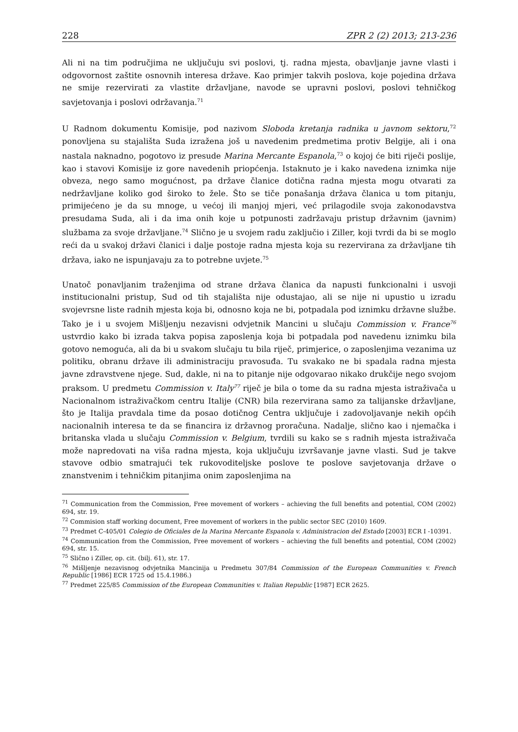228 ZPR 2 (2) 2013; 213-236
Ali ni na tim područjima ne uključuju svi poslovi, tj. radna mjesta, obavljanje javne vlasti i odgovornost zaštite osnovnih interesa države. Kao primjer takvih poslova, koje pojedina država ne smije rezervirati za vlastite državljane, navode se upravni poslovi, poslovi tehničkog savjetovanja i poslovi održavanja.<sup>71</sup>
U Radnom dokumentu Komisije, pod nazivom Sloboda kretanja radnika u javnom sektoru,<sup>72</sup> ponovljena su stajališta Suda izražena još u navedenim predmetima protiv Belgije, ali i ona nastala naknadno, pogotovo iz presude Marina Mercante Espanola,<sup>73</sup> o kojoj će biti riječi poslije, kao i stavovi Komisije iz gore navedenih priopćenja. Istaknuto je i kako navedena iznimka nije obveza, nego samo mogućnost, pa države članice dotična radna mjesta mogu otvarati za nedržavljane koliko god široko to žele. Što se tiče ponašanja država članica u tom pitanju, primijećeno je da su mnoge, u većoj ili manjoj mjeri, već prilagodile svoja zakonodavstva presudama Suda, ali i da ima onih koje u potpunosti zadržavaju pristup državnim (javnim) službama za svoje državljane.<sup>74</sup> Slično je u svojem radu zaključio i Ziller, koji tvrdi da bi se moglo reći da u svakoj državi članici i dalje postoje radna mjesta koja su rezervirana za državljane tih država, iako ne ispunjavaju za to potrebne uvjete.<sup>75</sup>
Unatoč ponavljanim traženjima od strane država članica da napusti funkcionalni i usvoji institucionalni pristup, Sud od tih stajališta nije odustajao, ali se nije ni upustio u izradu svojevrsne liste radnih mjesta koja bi, odnosno koja ne bi, potpadala pod iznimku državne službe. Tako je i u svojem Mišljenju nezavisni odvjetnik Mancini u slučaju Commission v. France<sup>76</sup> ustvrdio kako bi izrada takva popisa zaposlenja koja bi potpadala pod navedenu iznimku bila gotovo nemoguća, ali da bi u svakom slučaju tu bila riječ, primjerice, o zaposlenjima vezanima uz politiku, obranu države ili administraciju pravosuđa. Tu svakako ne bi spadala radna mjesta javne zdravstvene njege. Sud, dakle, ni na to pitanje nije odgovarao nikako drukčije nego svojom praksom. U predmetu Commission v. Italy<sup>77</sup> riječ je bila o tome da su radna mjesta istraživača u Nacionalnom istraživačkom centru Italije (CNR) bila rezervirana samo za talijanske državljane, što je Italija pravdala time da posao dotičnog Centra uključuje i zadovoljavanje nekih općih nacionalnih interesa te da se financira iz državnog proračuna. Nadalje, slično kao i njemačka i britanska vlada u slučaju Commission v. Belgium, tvrdili su kako se s radnih mjesta istraživača može napredovati na viša radna mjesta, koja uključuju izvršavanje javne vlasti. Sud je takve stavove odbio smatrajući tek rukovoditeljske poslove te poslove savjetovanja države o znanstvenim i tehničkim pitanjima onim zaposlenjima na
<sup>71</sup> Communication from the Commission, Free movement of workers – achieving the full benefits and potential, COM (2002) 694, str. 19.
<sup>72</sup> Commision staff working document, Free movement of workers in the public sector SEC (2010) 1609.
<sup>73</sup> Predmet C-405/01 Colegio de Oficiales de la Marina Mercante Espanola v. Administracion del Estado [2003] ECR I -10391.
<sup>74</sup> Communication from the Commission, Free movement of workers – achieving the full benefits and potential, COM (2002) 694, str. 15.
<sup>75</sup> Slično i Ziller, op. cit. (bilj. 61), str. 17.
<sup>76</sup> Mišljenje nezavisnog odvjetnika Mancinija u Predmetu 307/84 Commission of the European Communities v. French Republic [1986] ECR 1725 od 15.4.1986.)
<sup>77</sup> Predmet 225/85 Commission of the European Communities v. Italian Republic [1987] ECR 2625.